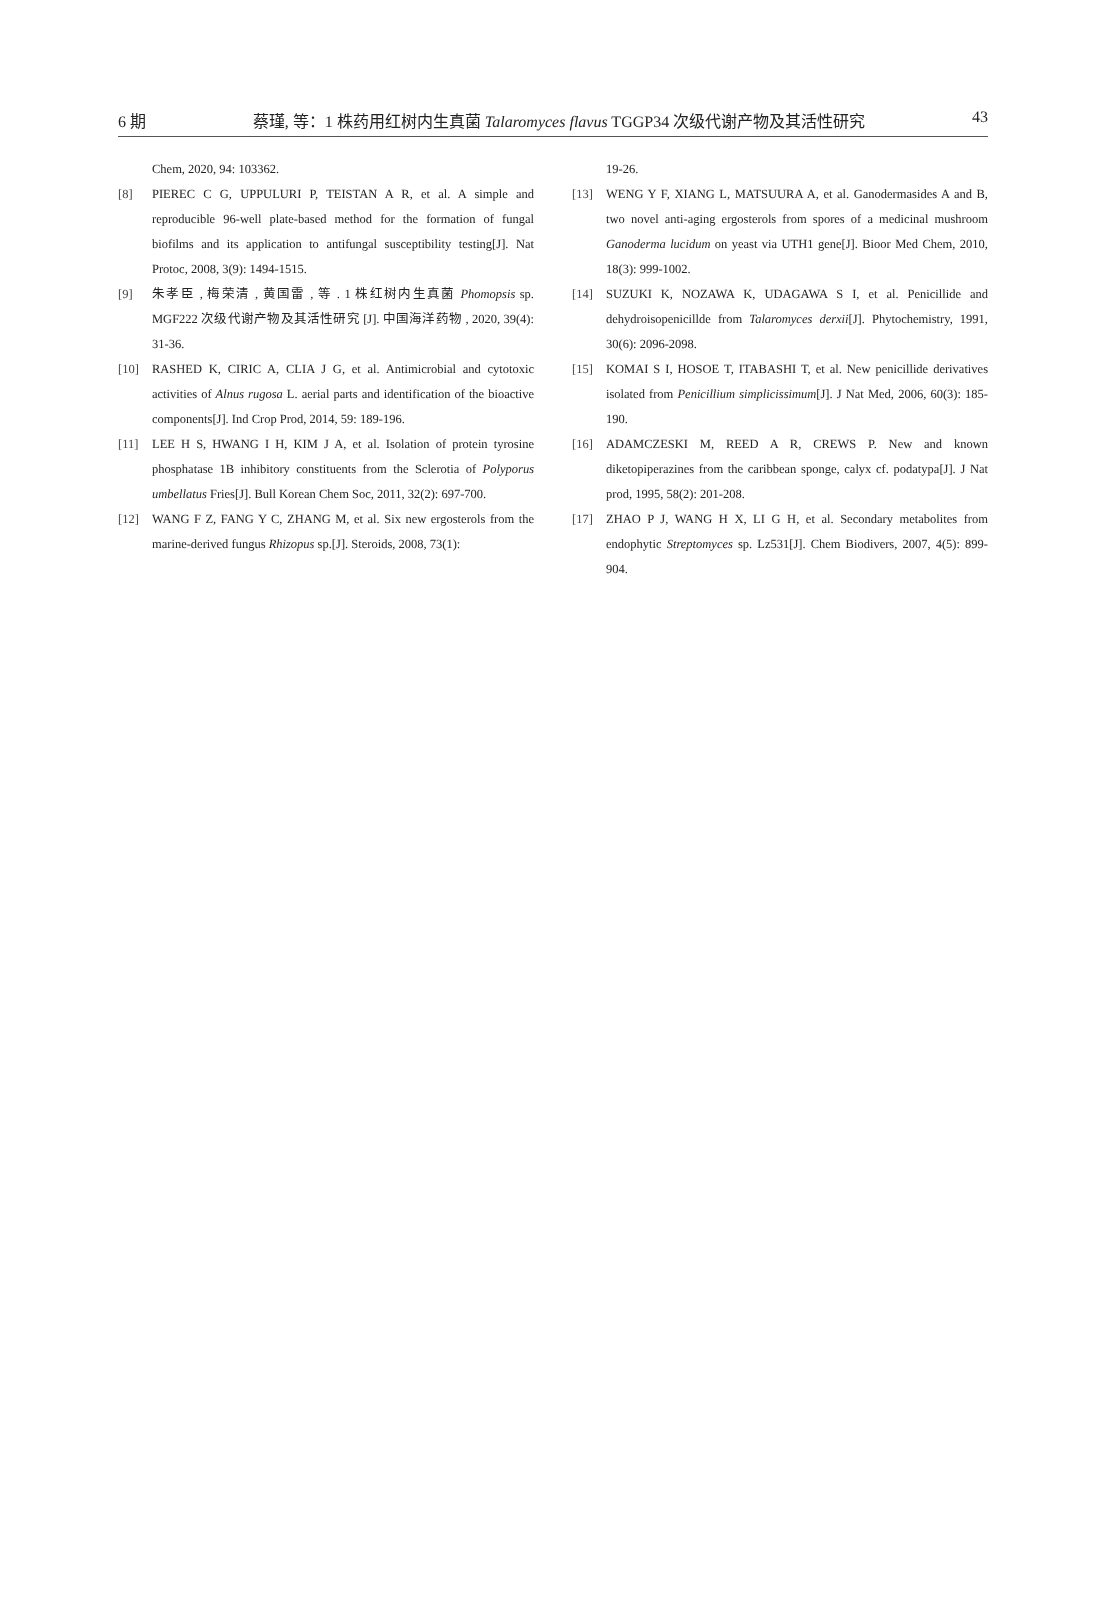6 期 蔡瑾, 等：1 株药用红树内生真菌 Talaromyces flavus TGGP34 次级代谢产物及其活性研究 43
Chem, 2020, 94: 103362.
[8] PIEREC C G, UPPULURI P, TEISTAN A R, et al. A simple and reproducible 96-well plate-based method for the formation of fungal biofilms and its application to antifungal susceptibility testing[J]. Nat Protoc, 2008, 3(9): 1494-1515.
[9] 朱孝臣 , 梅荣清 , 黄国雷 , 等 . 1 株红树内生真菌 Phomopsis sp. MGF222 次级代谢产物及其活性研究 [J]. 中国海洋药物 , 2020, 39(4): 31-36.
[10] RASHED K, CIRIC A, CLIA J G, et al. Antimicrobial and cytotoxic activities of Alnus rugosa L. aerial parts and identification of the bioactive components[J]. Ind Crop Prod, 2014, 59: 189-196.
[11] LEE H S, HWANG I H, KIM J A, et al. Isolation of protein tyrosine phosphatase 1B inhibitory constituents from the Sclerotia of Polyporus umbellatus Fries[J]. Bull Korean Chem Soc, 2011, 32(2): 697-700.
[12] WANG F Z, FANG Y C, ZHANG M, et al. Six new ergosterols from the marine-derived fungus Rhizopus sp.[J]. Steroids, 2008, 73(1):
19-26.
[13] WENG Y F, XIANG L, MATSUURA A, et al. Ganodermasides A and B, two novel anti-aging ergosterols from spores of a medicinal mushroom Ganoderma lucidum on yeast via UTH1 gene[J]. Bioor Med Chem, 2010, 18(3): 999-1002.
[14] SUZUKI K, NOZAWA K, UDAGAWA S I, et al. Penicillide and dehydroisopenicillde from Talaromyces derxii[J]. Phytochemistry, 1991, 30(6): 2096-2098.
[15] KOMAI S I, HOSOE T, ITABASHI T, et al. New penicillide derivatives isolated from Penicillium simplicissimum[J]. J Nat Med, 2006, 60(3): 185-190.
[16] ADAMCZESKI M, REED A R, CREWS P. New and known diketopiperazines from the caribbean sponge, calyx cf. podatypa[J]. J Nat prod, 1995, 58(2): 201-208.
[17] ZHAO P J, WANG H X, LI G H, et al. Secondary metabolites from endophytic Streptomyces sp. Lz531[J]. Chem Biodivers, 2007, 4(5): 899-904.